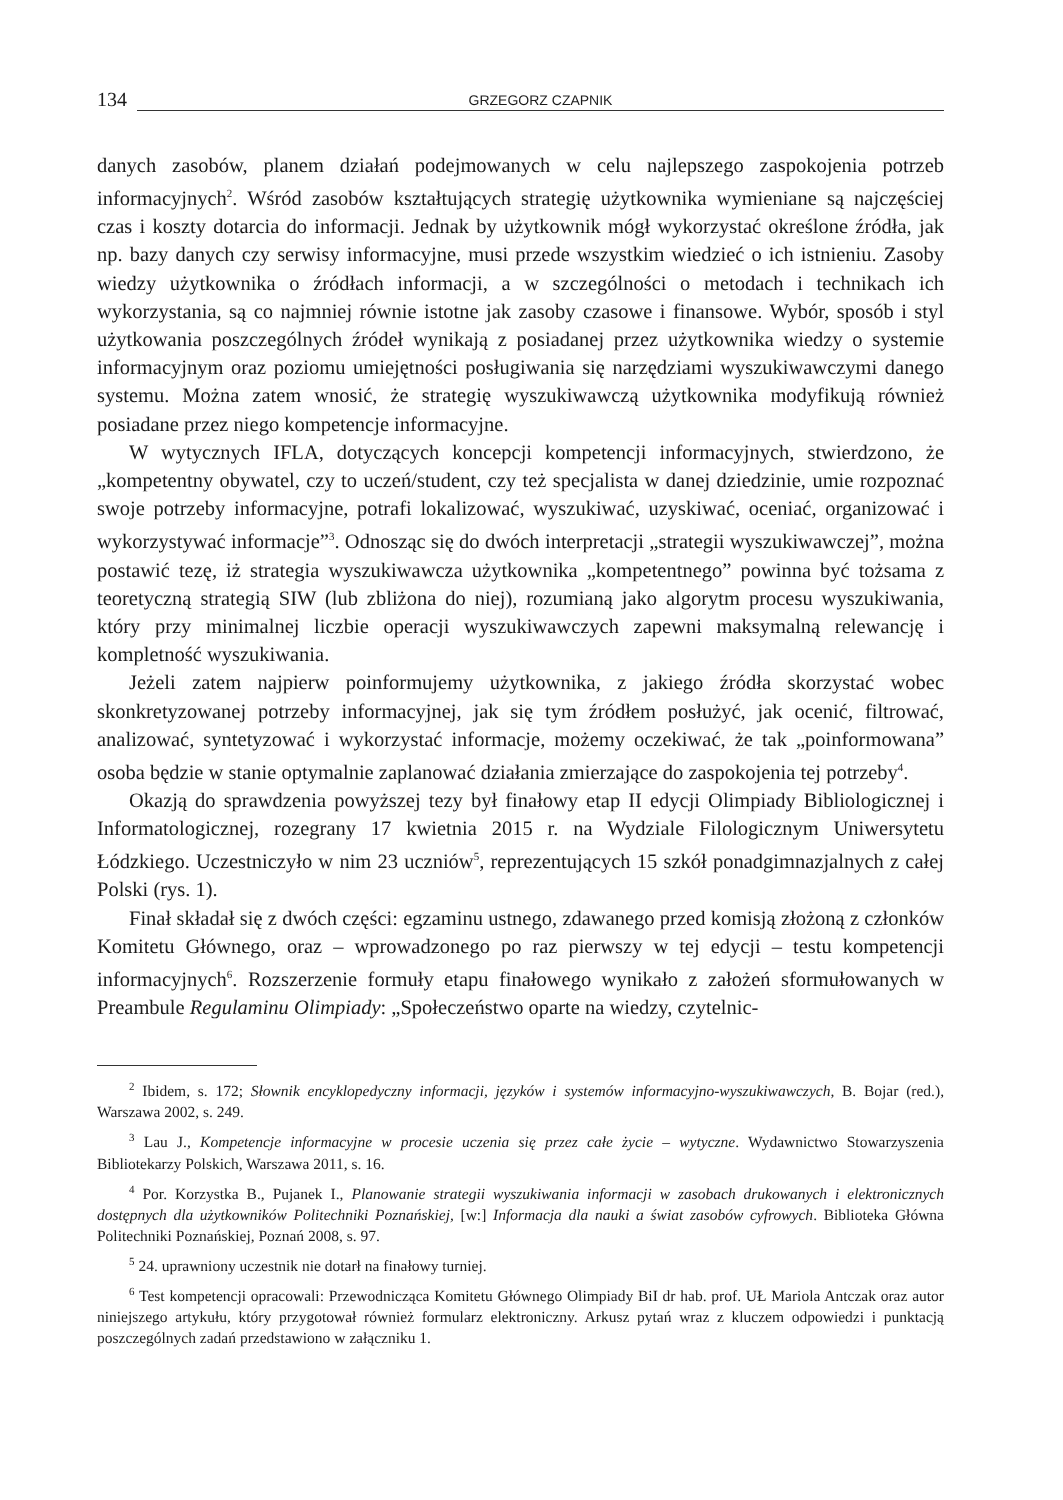134 GRZEGORZ CZAPNIK
danych zasobów, planem działań podejmowanych w celu najlepszego zaspokojenia potrzeb informacyjnych<sup>2</sup>. Wśród zasobów kształtujących strategię użytkownika wymieniane są najczęściej czas i koszty dotarcia do informacji. Jednak by użytkownik mógł wykorzystać określone źródła, jak np. bazy danych czy serwisy informacyjne, musi przede wszystkim wiedzieć o ich istnieniu. Zasoby wiedzy użytkownika o źródłach informacji, a w szczególności o metodach i technikach ich wykorzystania, są co najmniej równie istotne jak zasoby czasowe i finansowe. Wybór, sposób i styl użytkowania poszczególnych źródeł wynikają z posiadanej przez użytkownika wiedzy o systemie informacyjnym oraz poziomu umiejętności posługiwania się narzędziami wyszukiwawczymi danego systemu. Można zatem wnosić, że strategię wyszukiwawczą użytkownika modyfikują również posiadane przez niego kompetencje informacyjne.
W wytycznych IFLA, dotyczących koncepcji kompetencji informacyjnych, stwierdzono, że „kompetentny obywatel, czy to uczeń/student, czy też specjalista w danej dziedzinie, umie rozpoznać swoje potrzeby informacyjne, potrafi lokalizować, wyszukiwać, uzyskiwać, oceniać, organizować i wykorzystywać informacje”<sup>3</sup>. Odnosząc się do dwóch interpretacji „strategii wyszukiwawczej”, można postawić tezę, iż strategia wyszukiwawcza użytkownika „kompetentnego” powinna być tożsama z teoretyczną strategią SIW (lub zbliżona do niej), rozumianą jako algorytm procesu wyszukiwania, który przy minimalnej liczbie operacji wyszukiwawczych zapewni maksymalną relewancję i kompletność wyszukiwania.
Jeżeli zatem najpierw poinformujemy użytkownika, z jakiego źródła skorzystać wobec skonkretyzowanej potrzeby informacyjnej, jak się tym źródłem posłużyć, jak ocenić, filtrować, analizować, syntetyzować i wykorzystać informacje, możemy oczekiwać, że tak „poinformowana” osoba będzie w stanie optymalnie zaplanować działania zmierzające do zaspokojenia tej potrzeby<sup>4</sup>.
Okazją do sprawdzenia powyższej tezy był finałowy etap II edycji Olimpiady Bibliologicznej i Informatologicznej, rozegrany 17 kwietnia 2015 r. na Wydziale Filologicznym Uniwersytetu Łódzkiego. Uczestniczyło w nim 23 uczniów<sup>5</sup>, reprezentujących 15 szkół ponadgimnazjalnych z całej Polski (rys. 1).
Finał składał się z dwóch części: egzaminu ustnego, zdawanego przed komisją złożoną z członków Komitetu Głównego, oraz – wprowadzonego po raz pierwszy w tej edycji – testu kompetencji informacyjnych<sup>6</sup>. Rozszerzenie formuły etapu finałowego wynikało z założeń sformułowanych w Preambule Regulaminu Olimpiady: „Społeczeństwo oparte na wiedzy, czytelnic-
<sup>2</sup> Ibidem, s. 172; Słownik encyklopedyczny informacji, języków i systemów informacyjno-wyszukiwawczych, B. Bojar (red.), Warszawa 2002, s. 249.
<sup>3</sup> Lau J., Kompetencje informacyjne w procesie uczenia się przez całe życie – wytyczne. Wydawnictwo Stowarzyszenia Bibliotekarzy Polskich, Warszawa 2011, s. 16.
<sup>4</sup> Por. Korzystka B., Pujanek I., Planowanie strategii wyszukiwania informacji w zasobach drukowanych i elektronicznych dostępnych dla użytkowników Politechniki Poznańskiej, [w:] Informacja dla nauki a świat zasobów cyfrowych. Biblioteka Główna Politechniki Poznańskiej, Poznań 2008, s. 97.
<sup>5</sup> 24. uprawniony uczestnik nie dotarł na finałowy turniej.
<sup>6</sup> Test kompetencji opracowali: Przewodnicząca Komitetu Głównego Olimpiady BiI dr hab. prof. UŁ Mariola Antczak oraz autor niniejszego artykułu, który przygotował również formularz elektroniczny. Arkusz pytań wraz z kluczem odpowiedzi i punktacją poszczególnych zadań przedstawiono w załączniku 1.